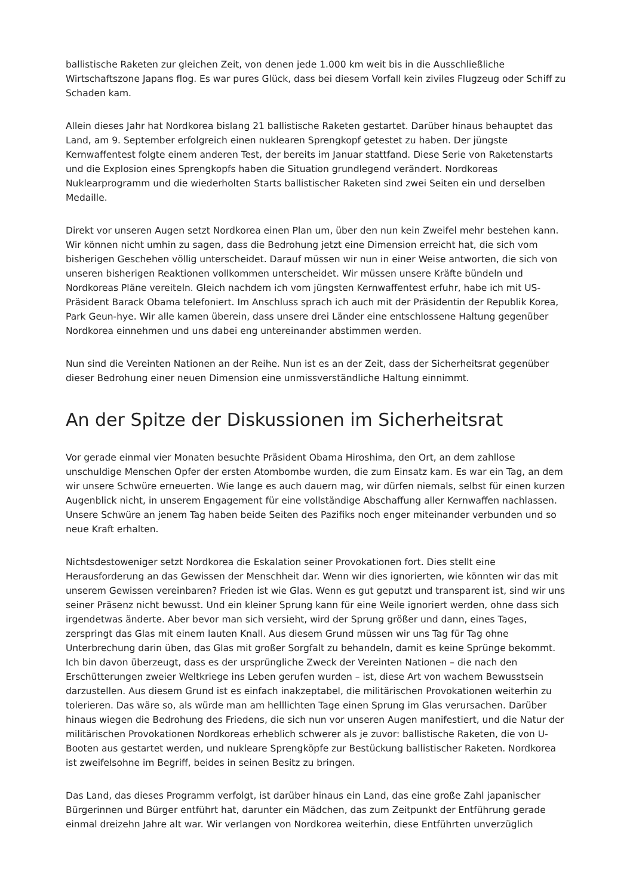ballistische Raketen zur gleichen Zeit, von denen jede 1.000 km weit bis in die Ausschließliche Wirtschaftszone Japans flog. Es war pures Glück, dass bei diesem Vorfall kein ziviles Flugzeug oder Schiff zu Schaden kam.
Allein dieses Jahr hat Nordkorea bislang 21 ballistische Raketen gestartet. Darüber hinaus behauptet das Land, am 9. September erfolgreich einen nuklearen Sprengkopf getestet zu haben. Der jüngste Kernwaffentest folgte einem anderen Test, der bereits im Januar stattfand. Diese Serie von Raketenstarts und die Explosion eines Sprengkopfs haben die Situation grundlegend verändert. Nordkoreas Nuklearprogramm und die wiederholten Starts ballistischer Raketen sind zwei Seiten ein und derselben Medaille.
Direkt vor unseren Augen setzt Nordkorea einen Plan um, über den nun kein Zweifel mehr bestehen kann. Wir können nicht umhin zu sagen, dass die Bedrohung jetzt eine Dimension erreicht hat, die sich vom bisherigen Geschehen völlig unterscheidet. Darauf müssen wir nun in einer Weise antworten, die sich von unseren bisherigen Reaktionen vollkommen unterscheidet. Wir müssen unsere Kräfte bündeln und Nordkoreas Pläne vereiteln. Gleich nachdem ich vom jüngsten Kernwaffentest erfuhr, habe ich mit US-Präsident Barack Obama telefoniert. Im Anschluss sprach ich auch mit der Präsidentin der Republik Korea, Park Geun-hye. Wir alle kamen überein, dass unsere drei Länder eine entschlossene Haltung gegenüber Nordkorea einnehmen und uns dabei eng untereinander abstimmen werden.
Nun sind die Vereinten Nationen an der Reihe. Nun ist es an der Zeit, dass der Sicherheitsrat gegenüber dieser Bedrohung einer neuen Dimension eine unmissverständliche Haltung einnimmt.
An der Spitze der Diskussionen im Sicherheitsrat
Vor gerade einmal vier Monaten besuchte Präsident Obama Hiroshima, den Ort, an dem zahllose unschuldige Menschen Opfer der ersten Atombombe wurden, die zum Einsatz kam. Es war ein Tag, an dem wir unsere Schwüre erneuerten. Wie lange es auch dauern mag, wir dürfen niemals, selbst für einen kurzen Augenblick nicht, in unserem Engagement für eine vollständige Abschaffung aller Kernwaffen nachlassen. Unsere Schwüre an jenem Tag haben beide Seiten des Pazifiks noch enger miteinander verbunden und so neue Kraft erhalten.
Nichtsdestoweniger setzt Nordkorea die Eskalation seiner Provokationen fort. Dies stellt eine Herausforderung an das Gewissen der Menschheit dar. Wenn wir dies ignorierten, wie könnten wir das mit unserem Gewissen vereinbaren? Frieden ist wie Glas. Wenn es gut geputzt und transparent ist, sind wir uns seiner Präsenz nicht bewusst. Und ein kleiner Sprung kann für eine Weile ignoriert werden, ohne dass sich irgendetwas änderte. Aber bevor man sich versieht, wird der Sprung größer und dann, eines Tages, zerspringt das Glas mit einem lauten Knall. Aus diesem Grund müssen wir uns Tag für Tag ohne Unterbrechung darin üben, das Glas mit großer Sorgfalt zu behandeln, damit es keine Sprünge bekommt. Ich bin davon überzeugt, dass es der ursprüngliche Zweck der Vereinten Nationen – die nach den Erschütterungen zweier Weltkriege ins Leben gerufen wurden – ist, diese Art von wachem Bewusstsein darzustellen. Aus diesem Grund ist es einfach inakzeptabel, die militärischen Provokationen weiterhin zu tolerieren. Das wäre so, als würde man am helllichten Tage einen Sprung im Glas verursachen. Darüber hinaus wiegen die Bedrohung des Friedens, die sich nun vor unseren Augen manifestiert, und die Natur der militärischen Provokationen Nordkoreas erheblich schwerer als je zuvor: ballistische Raketen, die von U-Booten aus gestartet werden, und nukleare Sprengköpfe zur Bestückung ballistischer Raketen. Nordkorea ist zweifelsohne im Begriff, beides in seinen Besitz zu bringen.
Das Land, das dieses Programm verfolgt, ist darüber hinaus ein Land, das eine große Zahl japanischer Bürgerinnen und Bürger entführt hat, darunter ein Mädchen, das zum Zeitpunkt der Entführung gerade einmal dreizehn Jahre alt war. Wir verlangen von Nordkorea weiterhin, diese Entführten unverzüglich